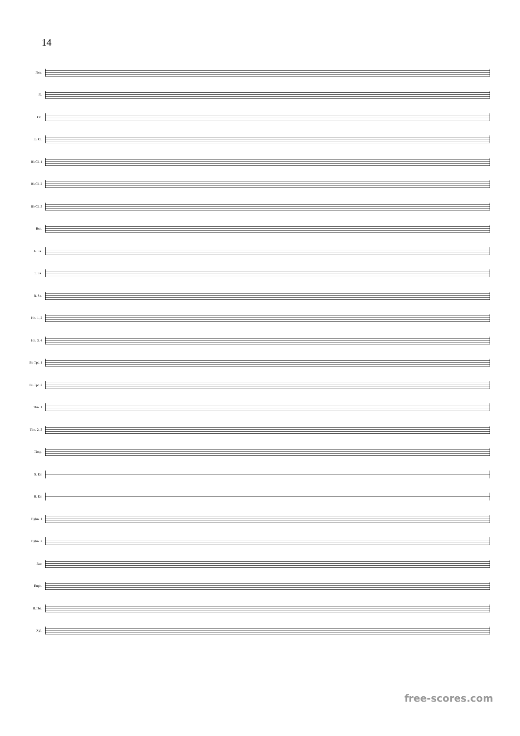14
Picc.
Fl.
Ob.
E♭ Cl.
B♭ Cl. 1
B♭ Cl. 2
B♭ Cl. 3
Bsn.
A. Sx.
T. Sx.
B. Sx.
Hn. 1, 2
Hn. 3, 4
B♭ Tpt. 1
B♭ Tpt. 2
Tbn. 1
Tbn. 2, 3
Timp.
S. Dr.
B. Dr.
Flghn. 1
Flghn. 2
Bar.
Euph.
B.Tba.
Xyl.
free-scores.com